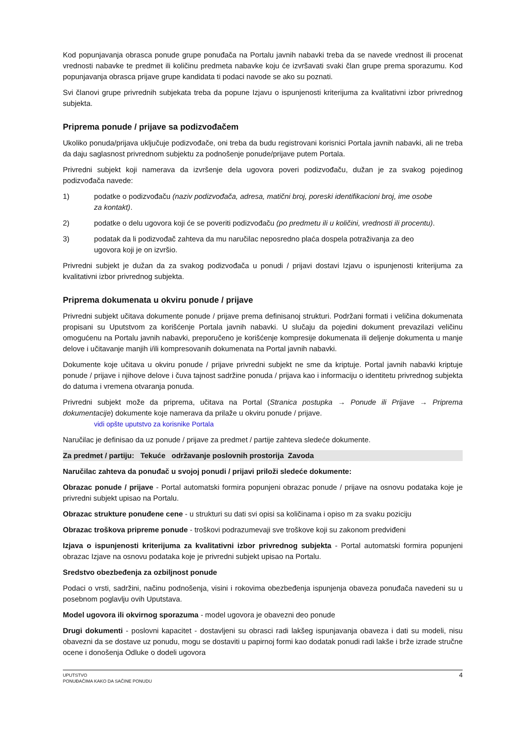Kod popunjavanja obrasca ponude grupe ponuđača na Portalu javnih nabavki treba da se navede vrednost ili procenat vrednosti nabavke te predmet ili količinu predmeta nabavke koju će izvršavati svaki član grupe prema sporazumu. Kod popunjavanja obrasca prijave grupe kandidata ti podaci navode se ako su poznati.
Svi članovi grupe privrednih subjekata treba da popune Izjavu o ispunjenosti kriterijuma za kvalitativni izbor privrednog subjekta.
Priprema ponude / prijave sa podizvođačem
Ukoliko ponuda/prijava uključuje podizvođače, oni treba da budu registrovani korisnici Portala javnih nabavki, ali ne treba da daju saglasnost privrednom subjektu za podnošenje ponude/prijave putem Portala.
Privredni subjekt koji namerava da izvršenje dela ugovora poveri podizvođaču, dužan je za svakog pojedinog podizvođača navede:
1) podatke o podizvođaču (naziv podizvođača, adresa, matični broj, poreski identifikacioni broj, ime osobe za kontakt).
2) podatke o delu ugovora koji će se poveriti podizvođaču (po predmetu ili u količini, vrednosti ili procentu).
3) podatak da li podizvođač zahteva da mu naručilac neposredno plaća dospela potraživanja za deo ugovora koji je on izvršio.
Privredni subjekt je dužan da za svakog podizvođača u ponudi / prijavi dostavi Izjavu o ispunjenosti kriterijuma za kvalitativni izbor privrednog subjekta.
Priprema dokumenata u okviru ponude / prijave
Privredni subjekt učitava dokumente ponude / prijave prema definisanoj strukturi. Podržani formati i veličina dokumenata propisani su Uputstvom za korišćenje Portala javnih nabavki. U slučaju da pojedini dokument prevazilazi veličinu omogućenu na Portalu javnih nabavki, preporučeno je korišćenje kompresije dokumenata ili deljenje dokumenta u manje delove i učitavanje manjih i/ili kompresovanih dokumenata na Portal javnih nabavki.
Dokumente koje učitava u okviru ponude / prijave privredni subjekt ne sme da kriptuje. Portal javnih nabavki kriptuje ponude / prijave i njihove delove i čuva tajnost sadržine ponuda / prijava kao i informaciju o identitetu privrednog subjekta do datuma i vremena otvaranja ponuda.
Privredni subjekt može da priprema, učitava na Portal (Stranica postupka → Ponude ili Prijave → Priprema dokumentacije) dokumente koje namerava da prilaže u okviru ponude / prijave.
vidi opšte uputstvo za korisnike Portala
Naručilac je definisao da uz ponude / prijave za predmet / partije zahteva sledeće dokumente.
Za predmet / partiju: Tekuće održavanje poslovnih prostorija Zavoda
Naručilac zahteva da ponuđač u svojoj ponudi / prijavi priloži sledeće dokumente:
Obrazac ponude / prijave - Portal automatski formira popunjeni obrazac ponude / prijave na osnovu podataka koje je privredni subjekt upisao na Portalu.
Obrazac strukture ponuđene cene - u strukturi su dati svi opisi sa količinama i opiso m za svaku poziciju
Obrazac troškova pripreme ponude - troškovi podrazumevaji sve troškove koji su zakonom predviđeni
Izjava o ispunjenosti kriterijuma za kvalitativni izbor privrednog subjekta - Portal automatski formira popunjeni obrazac Izjave na osnovu podataka koje je privredni subjekt upisao na Portalu.
Sredstvo obezbeđenja za ozbiljnost ponude
Podaci o vrsti, sadržini, načinu podnošenja, visini i rokovima obezbeđenja ispunjenja obaveza ponuđača navedeni su u posebnom poglavlju ovih Uputstava.
Model ugovora ili okvirnog sporazuma - model ugovora je obavezni deo ponude
Drugi dokumenti - poslovni kapacitet - dostavljeni su obrasci radi lakšeg ispunjavanja obaveza i dati su modeli, nisu obavezni da se dostave uz ponudu, mogu se dostaviti u papirnoj formi kao dodatak ponudi radi lakše i brže izrade stručne ocene i donošenja Odluke o dodeli ugovora
UPUTSTVO
PONUĐAČIMA KAKO DA SAČINE PONUDU
4